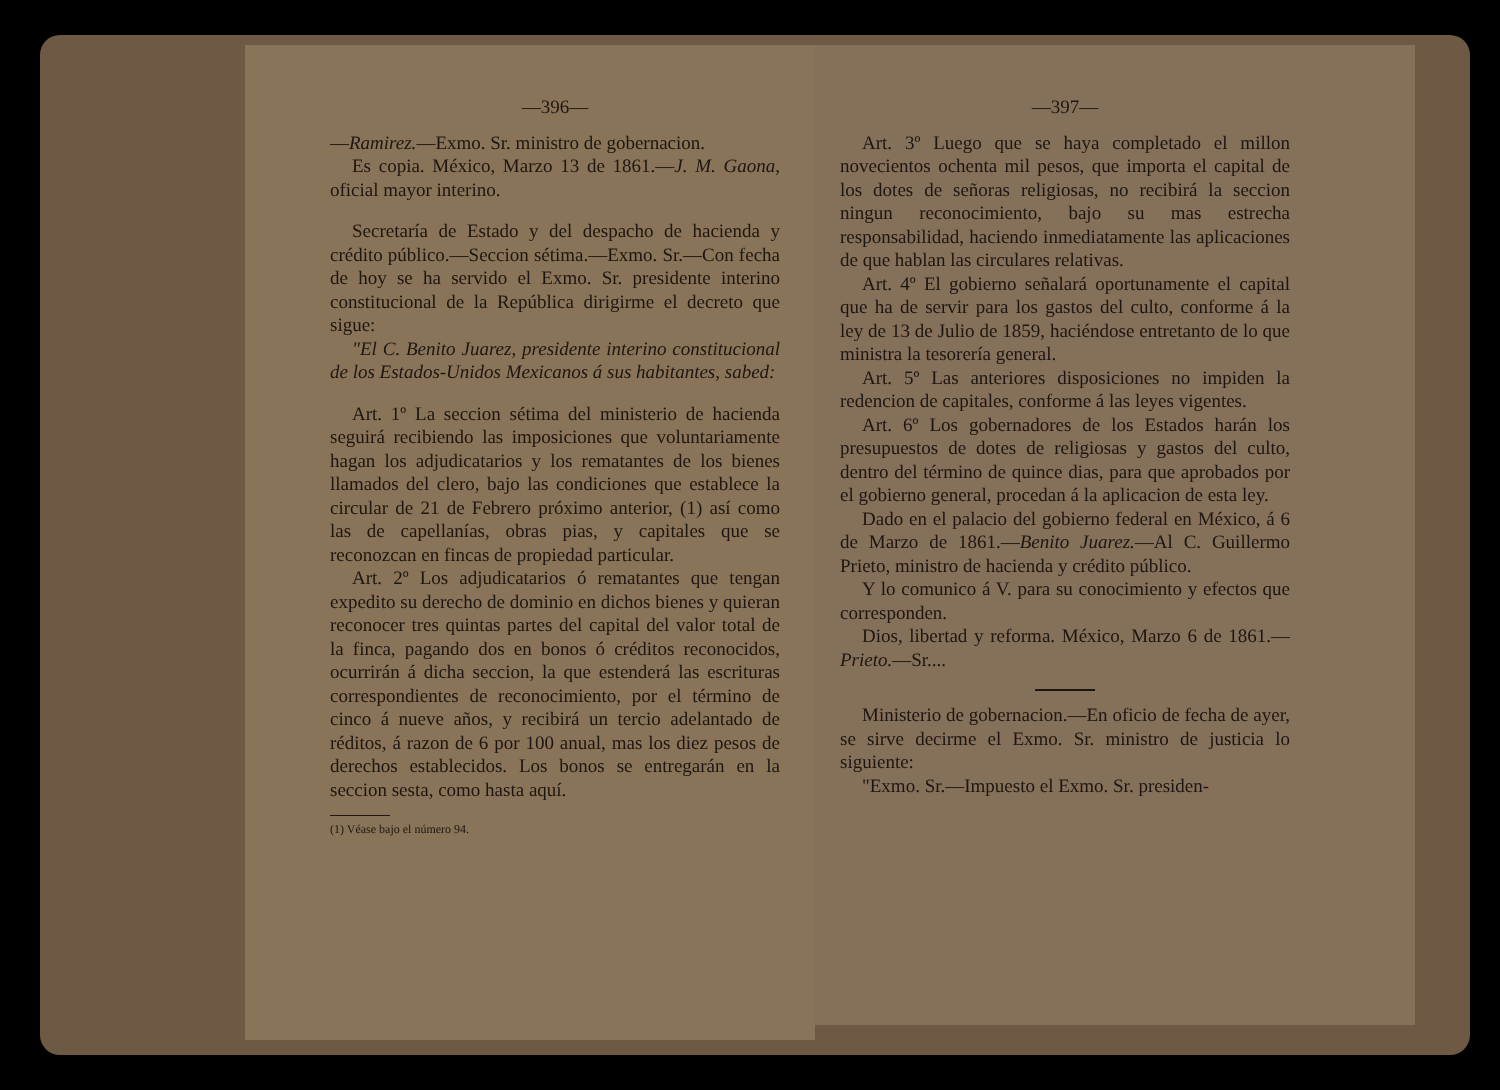—396—
—Ramirez.—Exmo. Sr. ministro de gobernacion.
Es copia. México, Marzo 13 de 1861.—J. M. Gaona, oficial mayor interino.
Secretaría de Estado y del despacho de hacienda y crédito público.—Seccion sétima.—Exmo. Sr.—Con fecha de hoy se ha servido el Exmo. Sr. presidente interino constitucional de la República dirigirme el decreto que sigue:
"El C. Benito Juarez, presidente interino constitucional de los Estados-Unidos Mexicanos á sus habitantes, sabed:
Art. 1º La seccion sétima del ministerio de hacienda seguirá recibiendo las imposiciones que voluntariamente hagan los adjudicatarios y los rematantes de los bienes llamados del clero, bajo las condiciones que establece la circular de 21 de Febrero próximo anterior, (1) así como las de capellanías, obras pias, y capitales que se reconozcan en fincas de propiedad particular.
Art. 2º Los adjudicatarios ó rematantes que tengan expedito su derecho de dominio en dichos bienes y quieran reconocer tres quintas partes del capital del valor total de la finca, pagando dos en bonos ó créditos reconocidos, ocurrirán á dicha seccion, la que estenderá las escrituras correspondientes de reconocimiento, por el término de cinco á nueve años, y recibirá un tercio adelantado de réditos, á razon de 6 por 100 anual, mas los diez pesos de derechos establecidos. Los bonos se entregarán en la seccion sesta, como hasta aquí.
(1) Véase bajo el número 94.
—397—
Art. 3º Luego que se haya completado el millon novecientos ochenta mil pesos, que importa el capital de los dotes de señoras religiosas, no recibirá la seccion ningun reconocimiento, bajo su mas estrecha responsabilidad, haciendo inmediatamente las aplicaciones de que hablan las circulares relativas.
Art. 4º El gobierno señalará oportunamente el capital que ha de servir para los gastos del culto, conforme á la ley de 13 de Julio de 1859, haciéndose entretanto de lo que ministra la tesorería general.
Art. 5º Las anteriores disposiciones no impiden la redencion de capitales, conforme á las leyes vigentes.
Art. 6º Los gobernadores de los Estados harán los presupuestos de dotes de religiosas y gastos del culto, dentro del término de quince dias, para que aprobados por el gobierno general, procedan á la aplicacion de esta ley.
Dado en el palacio del gobierno federal en México, á 6 de Marzo de 1861.—Benito Juarez.—Al C. Guillermo Prieto, ministro de hacienda y crédito público.
Y lo comunico á V. para su conocimiento y efectos que corresponden.
Dios, libertad y reforma. México, Marzo 6 de 1861.—Prieto.—Sr....
Ministerio de gobernacion.—En oficio de fecha de ayer, se sirve decirme el Exmo. Sr. ministro de justicia lo siguiente:
"Exmo. Sr.—Impuesto el Exmo. Sr. presiden-